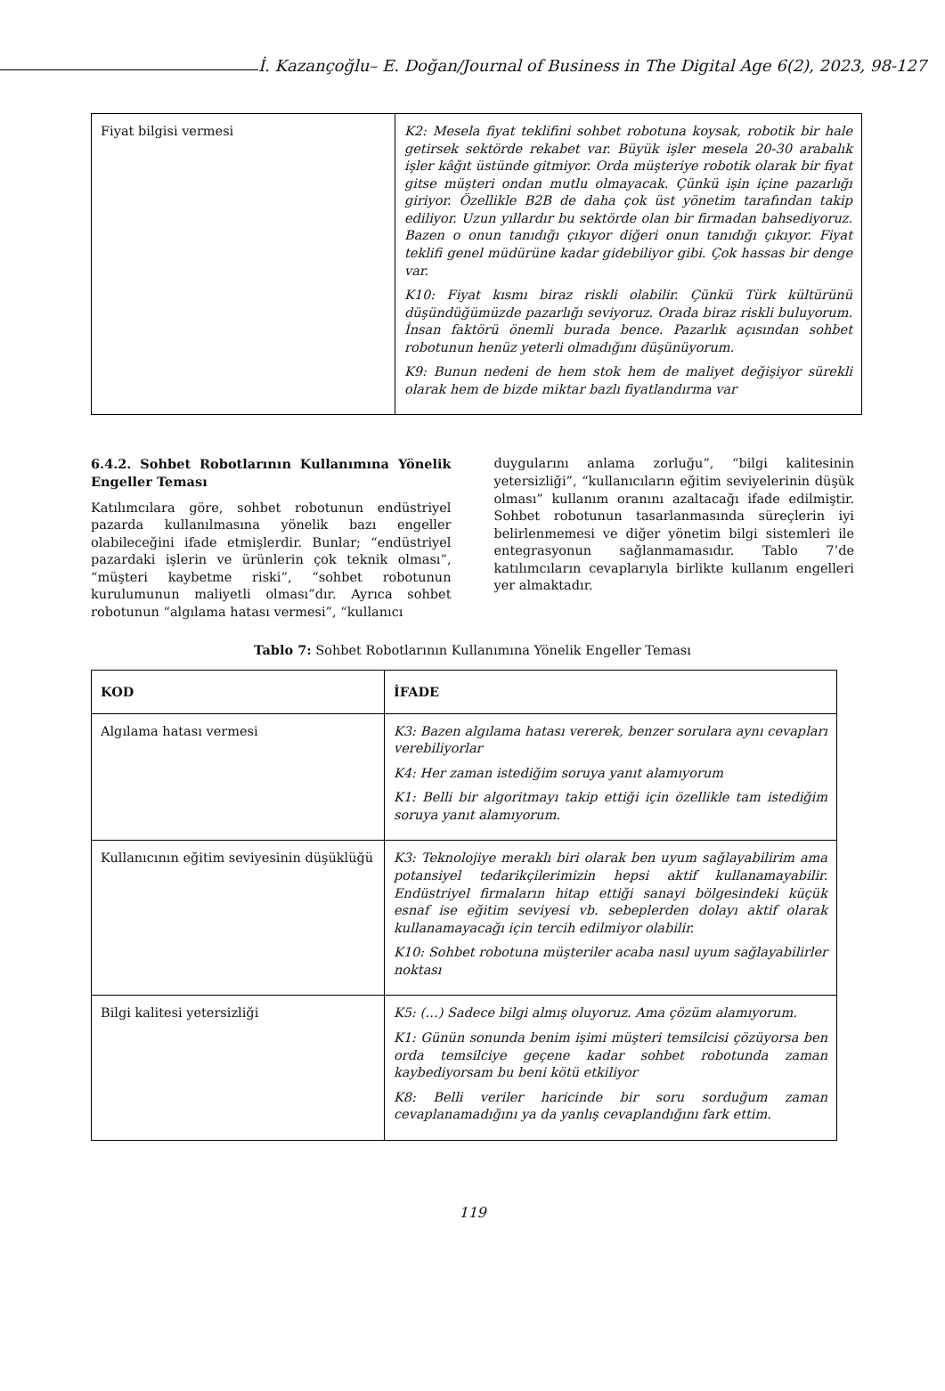İ. Kazançoğlu– E. Doğan/Journal of Business in The Digital Age 6(2), 2023, 98-127
| Fiyat bilgisi vermesi | K2: Mesela fiyat teklifini sohbet robotuna koysak, robotik bir hale getirsek sektörde rekabet var. Büyük işler mesela 20-30 arabalık işler kâğıt üstünde gitmiyor. Orda müşteriye robotik olarak bir fiyat gitse müşteri ondan mutlu olmayacak. Çünkü işin içine pazarlığı giriyor. Özellikle B2B de daha çok üst yönetim tarafından takip ediliyor. Uzun yıllardır bu sektörde olan bir firmadan bahsediyoruz. Bazen o onun tanıdığı çıkıyor diğeri onun tanıdığı çıkıyor. Fiyat teklifi genel müdürüne kadar gidebiliyor gibi. Çok hassas bir denge var. K10: Fiyat kısmı biraz riskli olabilir. Çünkü Türk kültürünü düşündüğümüzde pazarlığı seviyoruz. Orada biraz riskli buluyorum. İnsan faktörü önemli burada bence. Pazarlık açısından sohbet robotunun henüz yeterli olmadığını düşünüyorum. K9: Bunun nedeni de hem stok hem de maliyet değişiyor sürekli olarak hem de bizde miktar bazlı fiyatlandırma var |
6.4.2. Sohbet Robotlarının Kullanımına Yönelik Engeller Teması
Katılımcılara göre, sohbet robotunun endüstriyel pazarda kullanılmasına yönelik bazı engeller olabileceğini ifade etmişlerdir. Bunlar; “endüstriyel pazardaki işlerin ve ürünlerin çok teknik olması”, “müşteri kaybetme riski”, “sohbet robotunun kurulumunun maliyetli olması”dır. Ayrıca sohbet robotunun “algılama hatası vermesi”, “kullanıcı
duygularını anlama zorluğu”, “bilgi kalitesinin yetersizliği”, “kullanıcıların eğitim seviyelerinin düşük olması” kullanım oranını azaltacağı ifade edilmiştir. Sohbet robotunun tasarlanmasında süreçlerin iyi belirlenmemesi ve diğer yönetim bilgi sistemleri ile entegrasyonun sağlanmamasıdır. Tablo 7’de katılımcıların cevaplarıyla birlikte kullanım engelleri yer almaktadır.
Tablo 7: Sohbet Robotlarının Kullanımına Yönelik Engeller Teması
| KOD | İFADE |
| --- | --- |
| Algılama hatası vermesi | K3: Bazen algılama hatası vererek, benzer sorulara aynı cevapları verebiliyorlar K4: Her zaman istediğim soruya yanıt alamıyorum K1: Belli bir algoritmayı takip ettiği için özellikle tam istediğim soruya yanıt alamıyorum. |
| Kullanıcının eğitim seviyesinin düşüklüğü | K3: Teknolojiye meraklı biri olarak ben uyum sağlayabilirim ama potansiyel tedarikçilerimizin hepsi aktif kullanamayabilir. Endüstriyel firmaların hitap ettiği sanayi bölgesindeki küçük esnaf ise eğitim seviyesi vb. sebeplerden dolayı aktif olarak kullanamayacağı için tercih edilmiyor olabilir. K10: Sohbet robotuna müşteriler acaba nasıl uyum sağlayabilirler noktası |
| Bilgi kalitesi yetersizliği | K5: (…) Sadece bilgi almış oluyoruz. Ama çözüm alamıyorum. K1: Günün sonunda benim işimi müşteri temsilcisi çözüyorsa ben orda temsilciye geçene kadar sohbet robotunda zaman kaybediyorsam bu beni kötü etkiliyor K8: Belli veriler haricinde bir soru sorduğum zaman cevaplanamadığını ya da yanlış cevaplandığını fark ettim. |
119